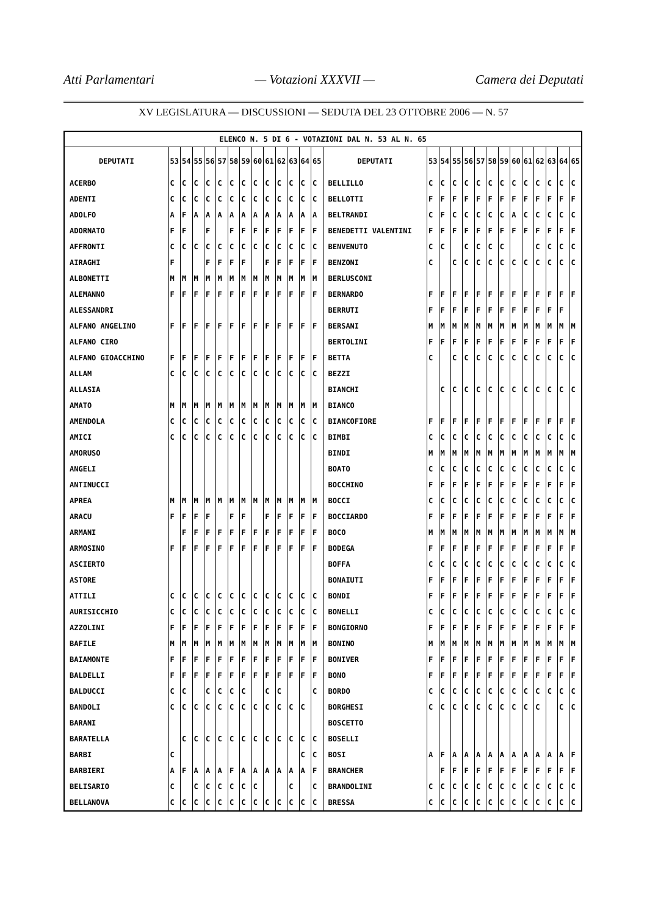Atti Parlamentari — Votazioni XXXVII — Camera dei Deputati
XV LEGISLATURA — DISCUSSIONI — SEDUTA DEL 23 OTTOBRE 2006 — N. 57
| ELENCO N. 5 DI 6 - VOTAZIONI DAL N. 53 AL N. 65 | | | | | | | | | | | | | | | | | | | | | | | | | | | |
| DEPUTATI | 53 | 54 | 55 | 56 | 57 | 58 | 59 | 60 | 61 | 62 | 63 | 64 | 65 | DEPUTATI | 53 | 54 | 55 | 56 | 57 | 58 | 59 | 60 | 61 | 62 | 63 | 64 | 65 |
| ACERBO | C | C | C | C | C | C | C | C | C | C | C | C | C | BELLILLO | C | C | C | C | C | C | C | C | C | C | C | C | C |
| ADENTI | C | C | C | C | C | C | C | C | C | C | C | C | C | BELLOTTI | F | F | F | F | F | F | F | F | F | F | F | F | F |
| ADOLFO | A | F | A | A | A | A | A | A | A | A | A | A | A | BELTRANDI | C | F | C | C | C | C | C | A | C | C | C | C | C |
| ADORNATO | F | F | | F | | F | F | F | F | F | F | F | F | BENEDETTI VALENTINI | F | F | F | F | F | F | F | F | F | F | F | F | F |
| AFFRONTI | C | C | C | C | C | C | C | C | C | C | C | C | C | BENVENUTO | C | C | | C | C | C | C | | | C | C | C | C |
| AIRAGHI | F | | | F | F | F | F | | F | F | F | F | F | BENZONI | C | | C | C | C | C | C | C | C | C | C | C | C |
| ALBONETTI | M | M | M | M | M | M | M | M | M | M | M | M | M | BERLUSCONI | | | | | | | | | | | | | |
| ALEMANNO | F | F | F | F | F | F | F | F | F | F | F | F | F | BERNARDO | F | F | F | F | F | F | F | F | F | F | F | F | F |
| ALESSANDRI | | | | | | | | | | | | | | BERRUTI | F | F | F | F | F | F | F | F | F | F | F | F | |
| ALFANO ANGELINO | F | F | F | F | F | F | F | F | F | F | F | F | F | BERSANI | M | M | M | M | M | M | M | M | M | M | M | M | M |
| ALFANO CIRO | | | | | | | | | | | | | | BERTOLINI | F | F | F | F | F | F | F | F | F | F | F | F | F |
| ALFANO GIOACCHINO | F | F | F | F | F | F | F | F | F | F | F | F | F | BETTA | C | | C | C | C | C | C | C | C | C | C | C | C |
| ALLAM | C | C | C | C | C | C | C | C | C | C | C | C | C | BEZZI | | | | | | | | | | | | | |
| ALLASIA | | | | | | | | | | | | | | BIANCHI | | C | C | C | C | C | C | C | C | C | C | C | C |
| AMATO | M | M | M | M | M | M | M | M | M | M | M | M | M | BIANCO | | | | | | | | | | | | | |
| AMENDOLA | C | C | C | C | C | C | C | C | C | C | C | C | C | BIANCOFIORE | F | F | F | F | F | F | F | F | F | F | F | F | F |
| AMICI | C | C | C | C | C | C | C | C | C | C | C | C | C | BIMBI | C | C | C | C | C | C | C | C | C | C | C | C | C |
| AMORUSO | | | | | | | | | | | | | | BINDI | M | M | M | M | M | M | M | M | M | M | M | M | M |
| ANGELI | | | | | | | | | | | | | | BOATO | C | C | C | C | C | C | C | C | C | C | C | C | C |
| ANTINUCCI | | | | | | | | | | | | | | BOCCHINO | F | F | F | F | F | F | F | F | F | F | F | F | F |
| APREA | M | M | M | M | M | M | M | M | M | M | M | M | M | BOCCI | C | C | C | C | C | C | C | C | C | C | C | C | C |
| ARACU | F | F | F | F | | F | F | | F | F | F | F | F | BOCCIARDO | F | F | F | F | F | F | F | F | F | F | F | F | F |
| ARMANI | | F | F | F | F | F | F | F | F | F | F | F | F | BOCO | M | M | M | M | M | M | M | M | M | M | M | M | M |
| ARMOSINO | F | F | F | F | F | F | F | F | F | F | F | F | F | BODEGA | F | F | F | F | F | F | F | F | F | F | F | F | F |
| ASCIERTO | | | | | | | | | | | | | | BOFFA | C | C | C | C | C | C | C | C | C | C | C | C | C |
| ASTORE | | | | | | | | | | | | | | BONAIUTI | F | F | F | F | F | F | F | F | F | F | F | F | F |
| ATTILI | C | C | C | C | C | C | C | C | C | C | C | C | C | BONDI | F | F | F | F | F | F | F | F | F | F | F | F | F |
| AURISICCHIO | C | C | C | C | C | C | C | C | C | C | C | C | C | BONELLI | C | C | C | C | C | C | C | C | C | C | C | C | C |
| AZZOLINI | F | F | F | F | F | F | F | F | F | F | F | F | F | BONGIORNO | F | F | F | F | F | F | F | F | F | F | F | F | F |
| BAFILE | M | M | M | M | M | M | M | M | M | M | M | M | M | BONINO | M | M | M | M | M | M | M | M | M | M | M | M | M |
| BAIAMONTE | F | F | F | F | F | F | F | F | F | F | F | F | F | BONIVER | F | F | F | F | F | F | F | F | F | F | F | F | F |
| BALDELLI | F | F | F | F | F | F | F | F | F | F | F | F | F | BONO | F | F | F | F | F | F | F | F | F | F | F | F | F |
| BALDUCCI | C | C | | C | C | C | C | | C | C | | | C | BORDO | C | C | C | C | C | C | C | C | C | C | C | C | C |
| BANDOLI | C | C | C | C | C | C | C | C | C | C | C | C | | BORGHESI | C | C | C | C | C | C | C | C | C | C | | C | C |
| BARANI | | | | | | | | | | | | | | BOSCETTO | | | | | | | | | | | | | |
| BARATELLA | | C | C | C | C | C | C | C | C | C | C | C | C | BOSELLI | | | | | | | | | | | | | |
| BARBI | C | | | | | | | | | | | C | C | BOSI | A | F | A | A | A | A | A | A | A | A | A | A | F |
| BARBIERI | A | F | A | A | A | F | A | A | A | A | A | A | F | BRANCHER | | F | F | F | F | F | F | F | F | F | F | F | F |
| BELISARIO | C | | C | C | C | C | C | C | | | C | | C | BRANDOLINI | C | C | C | C | C | C | C | C | C | C | C | C | C |
| BELLANOVA | C | C | C | C | C | C | C | C | C | C | C | C | C | BRESSA | C | C | C | C | C | C | C | C | C | C | C | C | C |